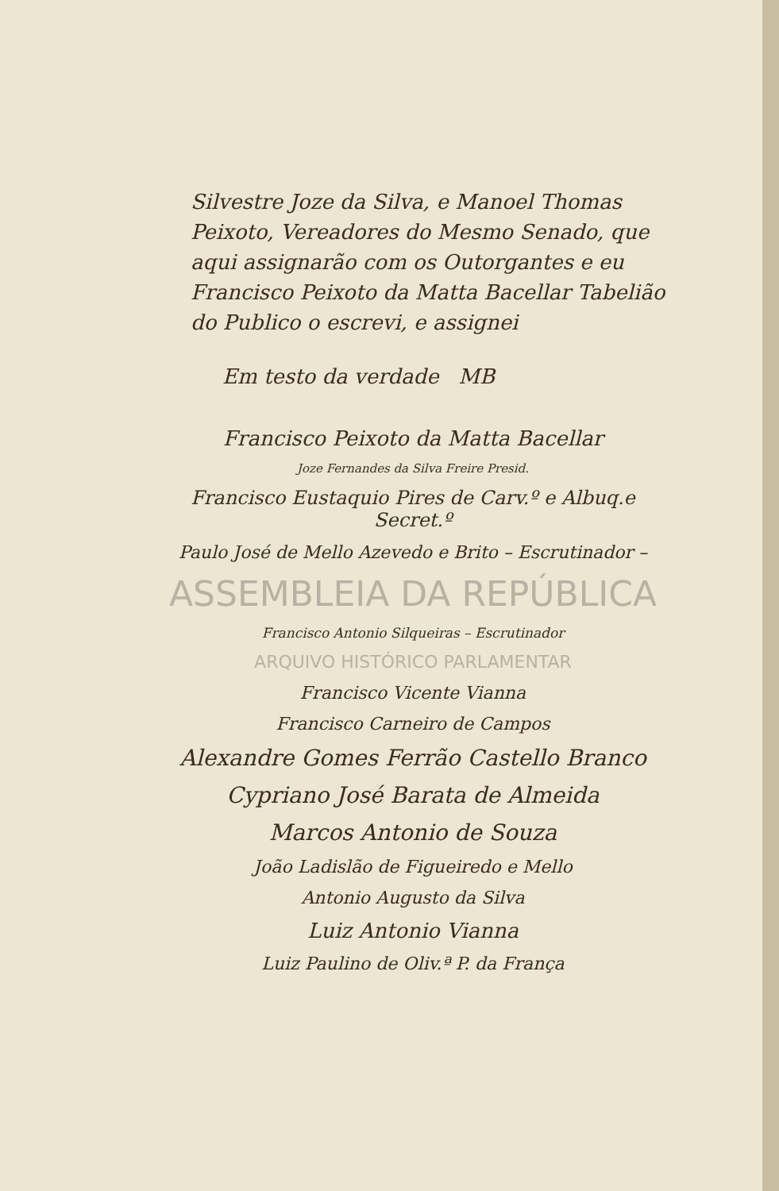Silvestre Joze da Silva, e Manoel Thomas Peixoto, Vereadores do Mesmo Senado, que aqui assignarão com os Outorgantes e eu Francisco Peixoto da Matta Bacellar Tabelião do Publico o escrevi, e assignei
Em testo da verdade MB
Francisco Peixoto da Matta Bacellar
Joze Fernandes da Silva Freire Presid.
Francisco Eustaquio Pires de Carv.º e Albuq.e Secret.º
Paulo José de Mello Azevedo e Brito – Escrutinador –
ASSEMBLEIA DA REPÚBLICA
Francisco Antonio Silqueiras – Escrutinador
ARQUIVO HISTÓRICO PARLAMENTAR
Francisco Vicente Vianna
Francisco Carneiro de Campos
Alexandre Gomes Ferrão Castello Branco
Cypriano José Barata de Almeida
Marcos Antonio de Souza
João Ladislão de Figueiredo e Mello
Antonio Augusto da Silva
Luiz Antonio Vianna
Luiz Paulino de Oliv.ª P. da França